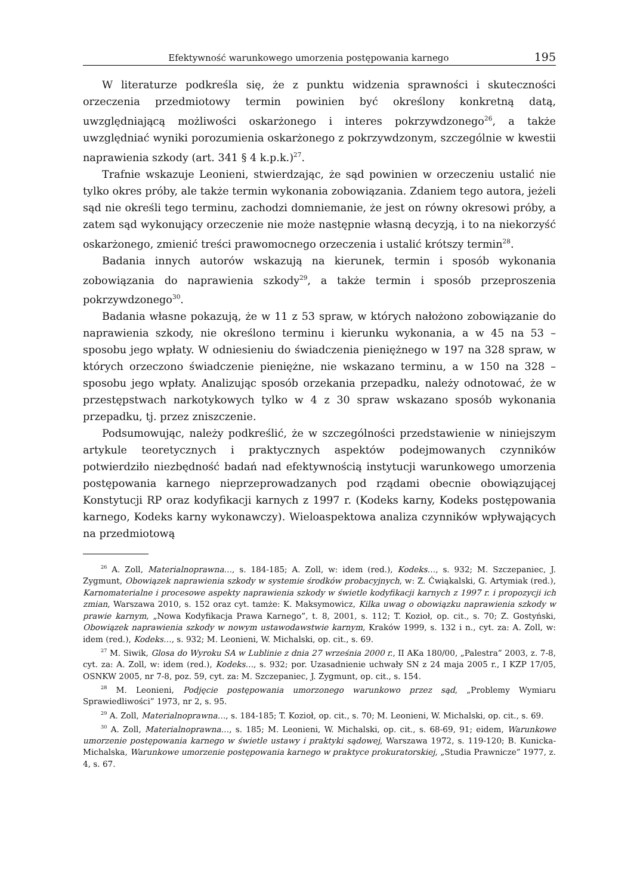Efektywność warunkowego umorzenia postępowania karnego 195
W literaturze podkreśla się, że z punktu widzenia sprawności i skuteczności orzeczenia przedmiotowy termin powinien być określony konkretną datą, uwzględniającą możliwości oskarżonego i interes pokrzywdzonego<sup>26</sup>, a także uwzględniać wyniki porozumienia oskarżonego z pokrzywdzonym, szczególnie w kwestii naprawienia szkody (art. 341 § 4 k.p.k.)<sup>27</sup>.
Trafnie wskazuje Leonieni, stwierdzając, że sąd powinien w orzeczeniu ustalić nie tylko okres próby, ale także termin wykonania zobowiązania. Zdaniem tego autora, jeżeli sąd nie określi tego terminu, zachodzi domniemanie, że jest on równy okresowi próby, a zatem sąd wykonujący orzeczenie nie może następnie własną decyzją, i to na niekorzyść oskarżonego, zmienić treści prawomocnego orzeczenia i ustalić krótszy termin<sup>28</sup>.
Badania innych autorów wskazują na kierunek, termin i sposób wykonania zobowiązania do naprawienia szkody<sup>29</sup>, a także termin i sposób przeproszenia pokrzywdzonego<sup>30</sup>.
Badania własne pokazują, że w 11 z 53 spraw, w których nałożono zobowiązanie do naprawienia szkody, nie określono terminu i kierunku wykonania, a w 45 na 53 – sposobu jego wpłaty. W odniesieniu do świadczenia pieniężnego w 197 na 328 spraw, w których orzeczono świadczenie pieniężne, nie wskazano terminu, a w 150 na 328 – sposobu jego wpłaty. Analizując sposób orzekania przepadku, należy odnotować, że w przestępstwach narkotykowych tylko w 4 z 30 spraw wskazano sposób wykonania przepadku, tj. przez zniszczenie.
Podsumowując, należy podkreślić, że w szczególności przedstawienie w niniejszym artykule teoretycznych i praktycznych aspektów podejmowanych czynników potwierdziło niezbędność badań nad efektywnością instytucji warunkowego umorzenia postępowania karnego nieprzeprowadzanych pod rządami obecnie obowiązującej Konstytucji RP oraz kodyfikacji karnych z 1997 r. (Kodeks karny, Kodeks postępowania karnego, Kodeks karny wykonawczy). Wieloaspektowa analiza czynników wpływających na przedmiotową
<sup>26</sup> A. Zoll, Materialnoprawna…, s. 184-185; A. Zoll, w: idem (red.), Kodeks…, s. 932; M. Szczepaniec, J. Zygmunt, Obowiązek naprawienia szkody w systemie środków probacyjnych, w: Z. Ćwiąkalski, G. Artymiak (red.), Karnomaterialne i procesowe aspekty naprawienia szkody w świetle kodyfikacji karnych z 1997 r. i propozycji ich zmian, Warszawa 2010, s. 152 oraz cyt. tamże: K. Maksymowicz, Kilka uwag o obowiązku naprawienia szkody w prawie karnym, „Nowa Kodyfikacja Prawa Karnego”, t. 8, 2001, s. 112; T. Kozioł, op. cit., s. 70; Z. Gostyński, Obowiązek naprawienia szkody w nowym ustawodawstwie karnym, Kraków 1999, s. 132 i n., cyt. za: A. Zoll, w: idem (red.), Kodeks…, s. 932; M. Leonieni, W. Michalski, op. cit., s. 69.
<sup>27</sup> M. Siwik, Glosa do Wyroku SA w Lublinie z dnia 27 września 2000 r., II AKa 180/00, „Palestra” 2003, z. 7-8, cyt. za: A. Zoll, w: idem (red.), Kodeks…, s. 932; por. Uzasadnienie uchwały SN z 24 maja 2005 r., I KZP 17/05, OSNKW 2005, nr 7-8, poz. 59, cyt. za: M. Szczepaniec, J. Zygmunt, op. cit., s. 154.
<sup>28</sup> M. Leonieni, Podjęcie postępowania umorzonego warunkowo przez sąd, „Problemy Wymiaru Sprawiedliwości” 1973, nr 2, s. 95.
<sup>29</sup> A. Zoll, Materialnoprawna…, s. 184-185; T. Kozioł, op. cit., s. 70; M. Leonieni, W. Michalski, op. cit., s. 69.
<sup>30</sup> A. Zoll, Materialnoprawna…, s. 185; M. Leonieni, W. Michalski, op. cit., s. 68-69, 91; eidem, Warunkowe umorzenie postępowania karnego w świetle ustawy i praktyki sądowej, Warszawa 1972, s. 119-120; B. Kunicka-Michalska, Warunkowe umorzenie postępowania karnego w praktyce prokuratorskiej, „Studia Prawnicze” 1977, z. 4, s. 67.